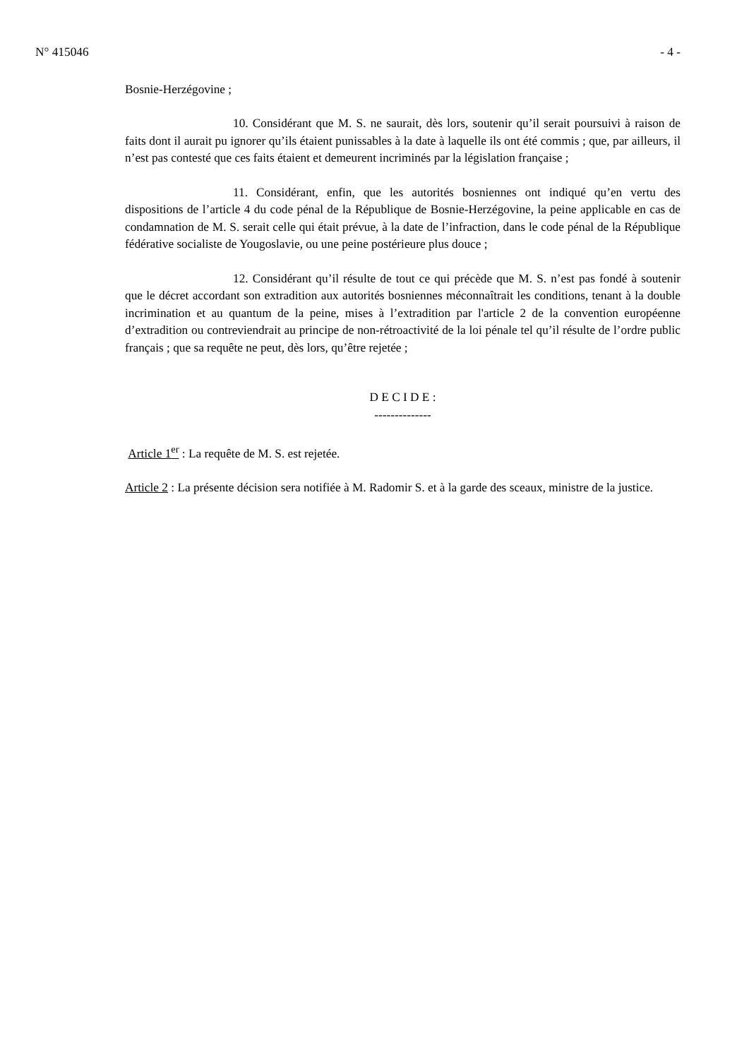N° 415046 - 4 -
Bosnie-Herzégovine ;
10. Considérant que M. S. ne saurait, dès lors, soutenir qu’il serait poursuivi à raison de faits dont il aurait pu ignorer qu’ils étaient punissables à la date à laquelle ils ont été commis ; que, par ailleurs, il n’est pas contesté que ces faits étaient et demeurent incriminés par la législation française ;
11. Considérant, enfin, que les autorités bosniennes ont indiqué qu’en vertu des dispositions de l’article 4 du code pénal de la République de Bosnie-Herzégovine, la peine applicable en cas de condamnation de M. S. serait celle qui était prévue, à la date de l’infraction, dans le code pénal de la République fédérative socialiste de Yougoslavie, ou une peine postérieure plus douce ;
12. Considérant qu’il résulte de tout ce qui précède que M. S. n’est pas fondé à soutenir que le décret accordant son extradition aux autorités bosniennes méconnaîtrait les conditions, tenant à la double incrimination et au quantum de la peine, mises à l’extradition par l'article 2 de la convention européenne d’extradition ou contreviendrait au principe de non-rétroactivité de la loi pénale tel qu’il résulte de l’ordre public français ; que sa requête ne peut, dès lors, qu’être rejetée ;
D E C I D E :
--------------
Article 1<sup>er</sup> : La requête de M. S. est rejetée.
Article 2 : La présente décision sera notifiée à M. Radomir S. et à la garde des sceaux, ministre de la justice.